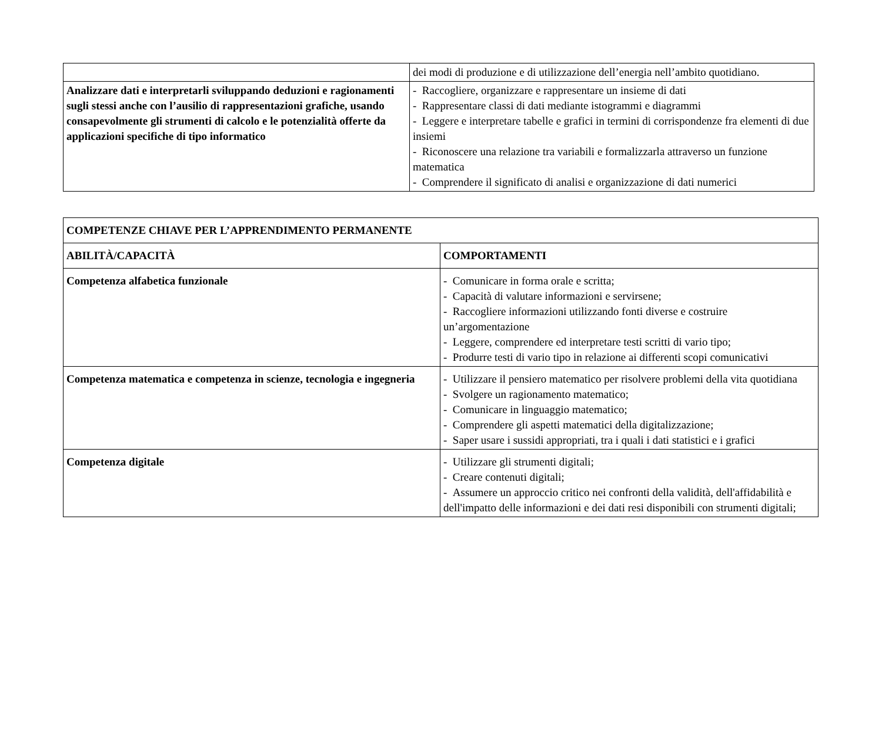| | dei modi di produzione e di utilizzazione dell’energia nell’ambito quotidiano. |
| Analizzare dati e interpretarli sviluppando deduzioni e ragionamenti sugli stessi anche con l’ausilio di rappresentazioni grafiche, usando consapevolmente gli strumenti di calcolo e le potenzialità offerte da applicazioni specifiche di tipo informatico | - Raccogliere, organizzare e rappresentare un insieme di dati - Rappresentare classi di dati mediante istogrammi e diagrammi - Leggere e interpretare tabelle e grafici in termini di corrispondenze fra elementi di due insiemi - Riconoscere una relazione tra variabili e formalizzarla attraverso un funzione matematica - Comprendere il significato di analisi e organizzazione di dati numerici |
| COMPETENZE CHIAVE PER L’APPRENDIMENTO PERMANENTE | |
| --- | --- |
| ABILITÀ/CAPACITÀ | COMPORTAMENTI |
| Competenza alfabetica funzionale | - Comunicare in forma orale e scritta; - Capacità di valutare informazioni e servirsene; - Raccogliere informazioni utilizzando fonti diverse e costruire un’argomentazione - Leggere, comprendere ed interpretare testi scritti di vario tipo; - Produrre testi di vario tipo in relazione ai differenti scopi comunicativi |
| Competenza matematica e competenza in scienze, tecnologia e ingegneria | - Utilizzare il pensiero matematico per risolvere problemi della vita quotidiana - Svolgere un ragionamento matematico; - Comunicare in linguaggio matematico; - Comprendere gli aspetti matematici della digitalizzazione; - Saper usare i sussidi appropriati, tra i quali i dati statistici e i grafici |
| Competenza digitale | - Utilizzare gli strumenti digitali; - Creare contenuti digitali; - Assumere un approccio critico nei confronti della validità, dell'affidabilità e dell'impatto delle informazioni e dei dati resi disponibili con strumenti digitali; |